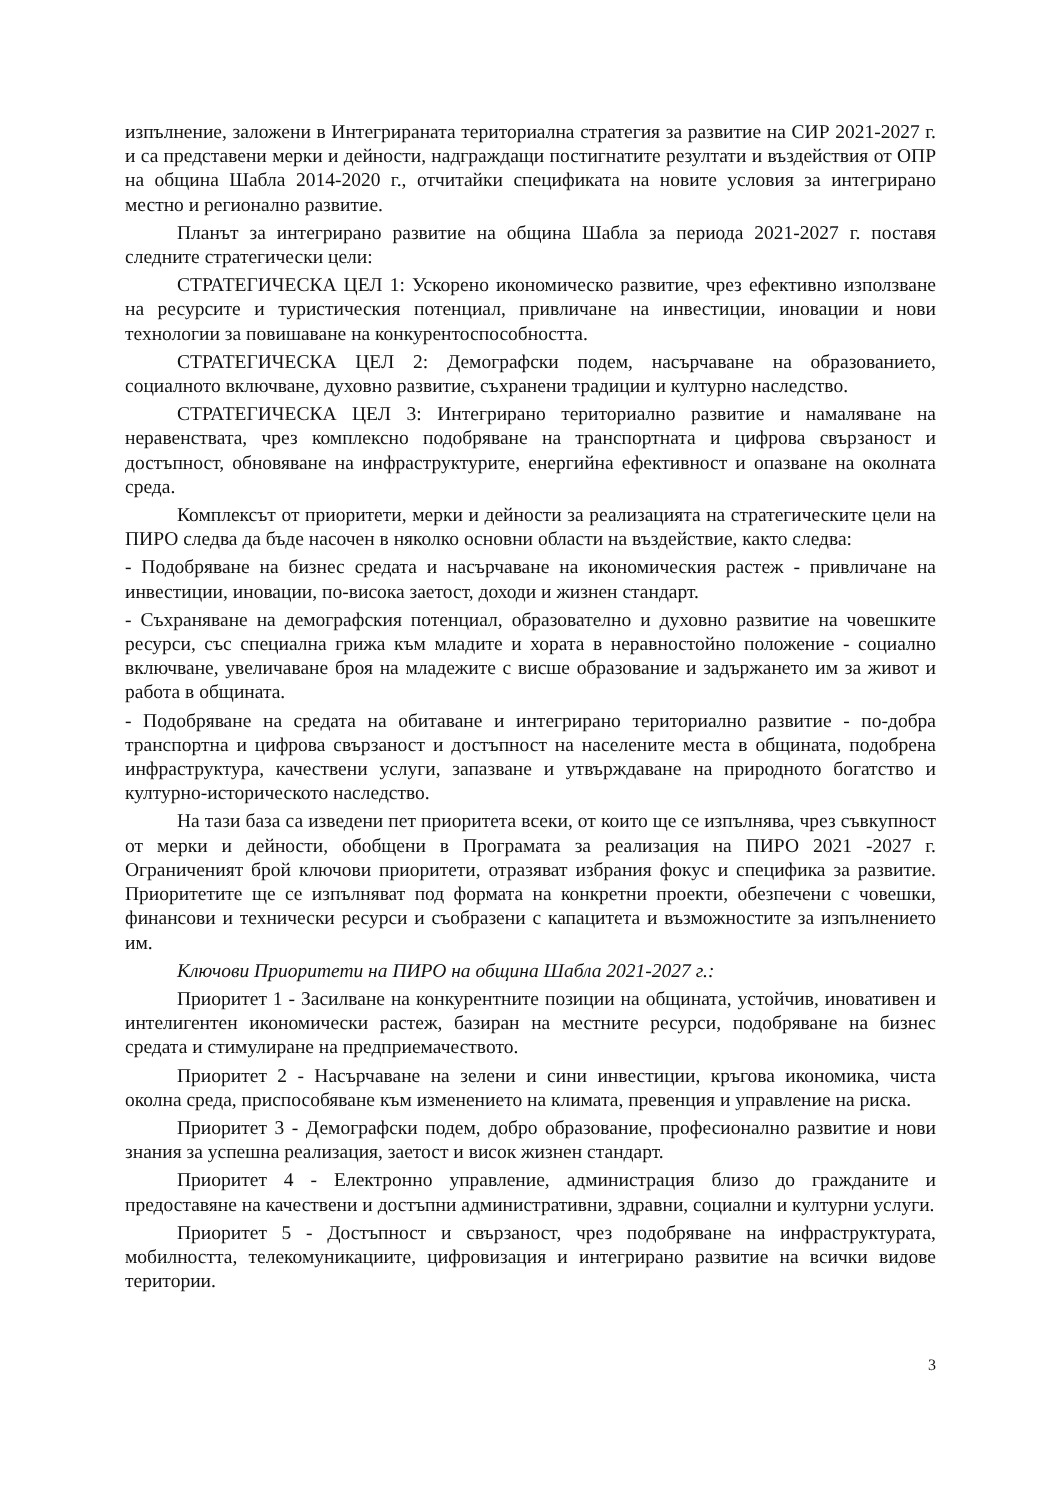изпълнение, заложени в Интегрираната териториална стратегия за развитие на СИР 2021-2027 г. и са представени мерки и дейности, надграждащи постигнатите резултати и въздействия от ОПР на община Шабла 2014-2020 г., отчитайки спецификата на новите условия за интегрирано местно и регионално развитие.
Планът за интегрирано развитие на община Шабла за периода 2021-2027 г. поставя следните стратегически цели:
СТРАТЕГИЧЕСКА ЦЕЛ 1: Ускорено икономическо развитие, чрез ефективно използване на ресурсите и туристическия потенциал, привличане на инвестиции, иновации и нови технологии за повишаване на конкурентоспособността.
СТРАТЕГИЧЕСКА ЦЕЛ 2: Демографски подем, насърчаване на образованието, социалното включване, духовно развитие, съхранени традиции и културно наследство.
СТРАТЕГИЧЕСКА ЦЕЛ 3: Интегрирано териториално развитие и намаляване на неравенствата, чрез комплексно подобряване на транспортната и цифрова свързаност и достъпност, обновяване на инфраструктурите, енергийна ефективност и опазване на околната среда.
Комплексът от приоритети, мерки и дейности за реализацията на стратегическите цели на ПИРО следва да бъде насочен в няколко основни области на въздействие, както следва:
- Подобряване на бизнес средата и насърчаване на икономическия растеж - привличане на инвестиции, иновации, по-висока заетост, доходи и жизнен стандарт.
- Съхраняване на демографския потенциал, образователно и духовно развитие на човешките ресурси, със специална грижа към младите и хората в неравностойно положение - социално включване, увеличаване броя на младежите с висше образование и задържането им за живот и работа в общината.
- Подобряване на средата на обитаване и интегрирано териториално развитие - по-добра транспортна и цифрова свързаност и достъпност на населените места в общината, подобрена инфраструктура, качествени услуги, запазване и утвърждаване на природното богатство и културно-историческото наследство.
На тази база са изведени пет приоритета всеки, от които ще се изпълнява, чрез съвкупност от мерки и дейности, обобщени в Програмата за реализация на ПИРО 2021 -2027 г. Ограниченият брой ключови приоритети, отразяват избрания фокус и специфика за развитие. Приоритетите ще се изпълняват под формата на конкретни проекти, обезпечени с човешки, финансови и технически ресурси и съобразени с капацитета и възможностите за изпълнението им.
Ключови Приоритети на ПИРО на община Шабла 2021-2027 г.:
Приоритет 1 - Засилване на конкурентните позиции на общината, устойчив, иновативен и интелигентен икономически растеж, базиран на местните ресурси, подобряване на бизнес средата и стимулиране на предприемачеството.
Приоритет 2 - Насърчаване на зелени и сини инвестиции, кръгова икономика, чиста околна среда, приспособяване към изменението на климата, превенция и управление на риска.
Приоритет 3 - Демографски подем, добро образование, професионално развитие и нови знания за успешна реализация, заетост и висок жизнен стандарт.
Приоритет 4 - Електронно управление, администрация близо до гражданите и предоставяне на качествени и достъпни административни, здравни, социални и културни услуги.
Приоритет 5 - Достъпност и свързаност, чрез подобряване на инфраструктурата, мобилността, телекомуникациите, цифровизация и интегрирано развитие на всички видове територии.
3